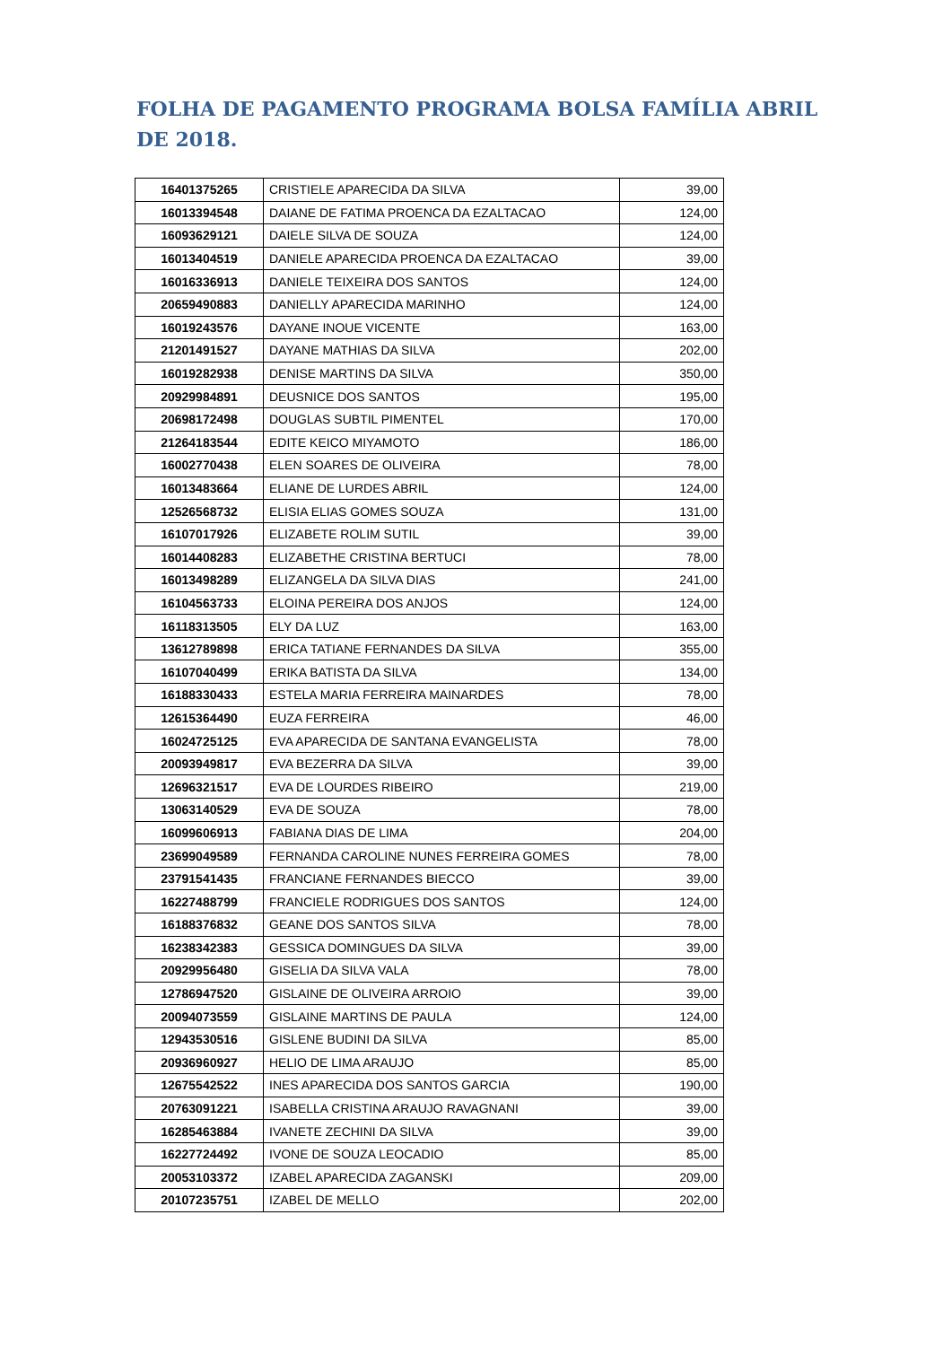FOLHA DE PAGAMENTO PROGRAMA BOLSA FAMÍLIA ABRIL DE 2018.
| 16401375265 | CRISTIELE APARECIDA DA SILVA | 39,00 |
| 16013394548 | DAIANE DE FATIMA PROENCA DA EZALTACAO | 124,00 |
| 16093629121 | DAIELE SILVA DE SOUZA | 124,00 |
| 16013404519 | DANIELE APARECIDA PROENCA DA EZALTACAO | 39,00 |
| 16016336913 | DANIELE TEIXEIRA DOS SANTOS | 124,00 |
| 20659490883 | DANIELLY APARECIDA MARINHO | 124,00 |
| 16019243576 | DAYANE INOUE VICENTE | 163,00 |
| 21201491527 | DAYANE MATHIAS DA SILVA | 202,00 |
| 16019282938 | DENISE MARTINS DA SILVA | 350,00 |
| 20929984891 | DEUSNICE DOS SANTOS | 195,00 |
| 20698172498 | DOUGLAS SUBTIL PIMENTEL | 170,00 |
| 21264183544 | EDITE KEICO MIYAMOTO | 186,00 |
| 16002770438 | ELEN SOARES DE OLIVEIRA | 78,00 |
| 16013483664 | ELIANE DE LURDES ABRIL | 124,00 |
| 12526568732 | ELISIA ELIAS GOMES SOUZA | 131,00 |
| 16107017926 | ELIZABETE ROLIM SUTIL | 39,00 |
| 16014408283 | ELIZABETHE CRISTINA BERTUCI | 78,00 |
| 16013498289 | ELIZANGELA DA SILVA DIAS | 241,00 |
| 16104563733 | ELOINA PEREIRA DOS ANJOS | 124,00 |
| 16118313505 | ELY DA LUZ | 163,00 |
| 13612789898 | ERICA TATIANE FERNANDES DA SILVA | 355,00 |
| 16107040499 | ERIKA BATISTA DA SILVA | 134,00 |
| 16188330433 | ESTELA MARIA FERREIRA MAINARDES | 78,00 |
| 12615364490 | EUZA FERREIRA | 46,00 |
| 16024725125 | EVA APARECIDA DE SANTANA EVANGELISTA | 78,00 |
| 20093949817 | EVA BEZERRA DA SILVA | 39,00 |
| 12696321517 | EVA DE LOURDES RIBEIRO | 219,00 |
| 13063140529 | EVA DE SOUZA | 78,00 |
| 16099606913 | FABIANA DIAS DE LIMA | 204,00 |
| 23699049589 | FERNANDA CAROLINE NUNES FERREIRA GOMES | 78,00 |
| 23791541435 | FRANCIANE FERNANDES BIECCO | 39,00 |
| 16227488799 | FRANCIELE RODRIGUES DOS SANTOS | 124,00 |
| 16188376832 | GEANE DOS SANTOS SILVA | 78,00 |
| 16238342383 | GESSICA DOMINGUES DA SILVA | 39,00 |
| 20929956480 | GISELIA DA SILVA VALA | 78,00 |
| 12786947520 | GISLAINE DE OLIVEIRA ARROIO | 39,00 |
| 20094073559 | GISLAINE MARTINS DE PAULA | 124,00 |
| 12943530516 | GISLENE BUDINI DA SILVA | 85,00 |
| 20936960927 | HELIO DE LIMA ARAUJO | 85,00 |
| 12675542522 | INES APARECIDA DOS SANTOS GARCIA | 190,00 |
| 20763091221 | ISABELLA CRISTINA ARAUJO RAVAGNANI | 39,00 |
| 16285463884 | IVANETE ZECHINI DA SILVA | 39,00 |
| 16227724492 | IVONE DE SOUZA LEOCADIO | 85,00 |
| 20053103372 | IZABEL APARECIDA ZAGANSKI | 209,00 |
| 20107235751 | IZABEL DE MELLO | 202,00 |